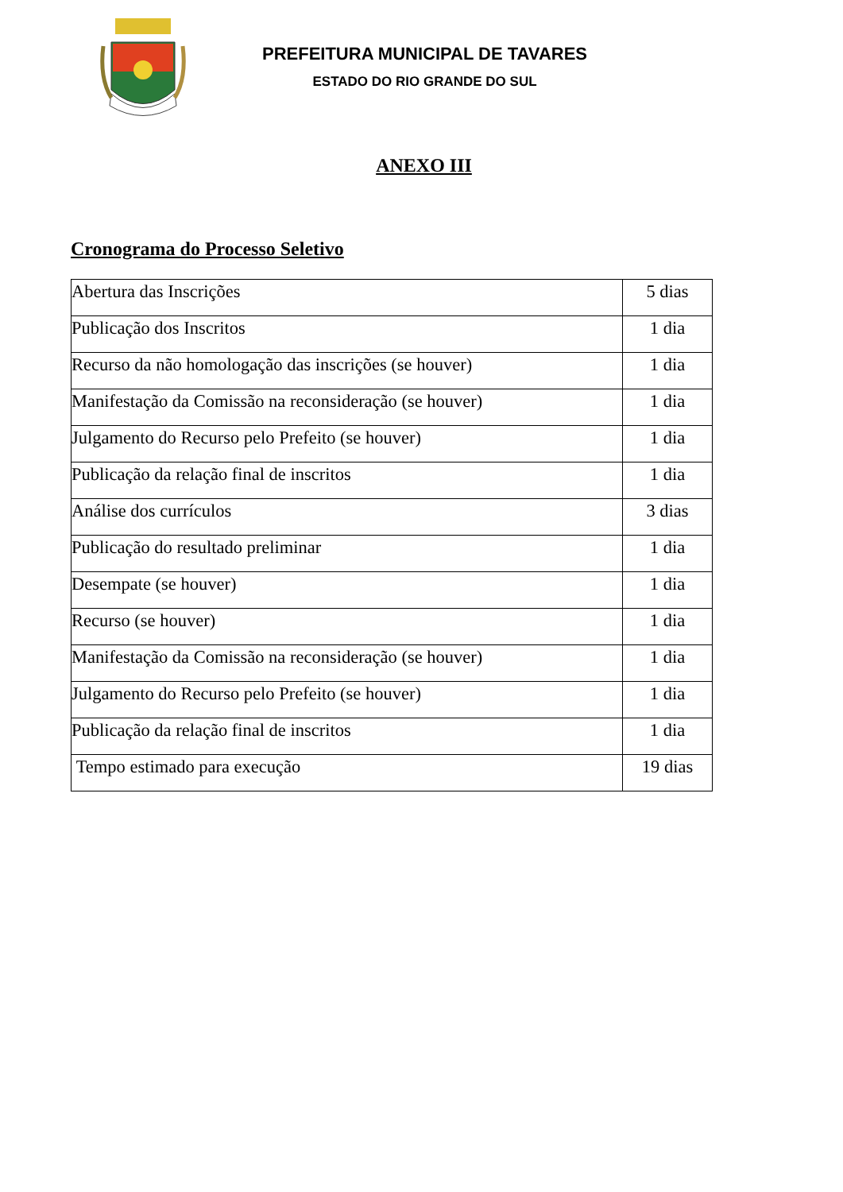PREFEITURA MUNICIPAL DE TAVARES
ESTADO DO RIO GRANDE DO SUL
ANEXO III
Cronograma do Processo Seletivo
| Abertura das Inscrições | 5 dias |
| Publicação dos Inscritos | 1 dia |
| Recurso da não homologação das inscrições (se houver) | 1 dia |
| Manifestação da Comissão na reconsideração (se houver) | 1 dia |
| Julgamento do Recurso pelo Prefeito (se houver) | 1 dia |
| Publicação da relação final de inscritos | 1 dia |
| Análise dos currículos | 3 dias |
| Publicação do resultado preliminar | 1 dia |
| Desempate (se houver) | 1 dia |
| Recurso (se houver) | 1 dia |
| Manifestação da Comissão na reconsideração (se houver) | 1 dia |
| Julgamento do Recurso pelo Prefeito (se houver) | 1 dia |
| Publicação da relação final de inscritos | 1 dia |
| Tempo estimado para execução | 19 dias |